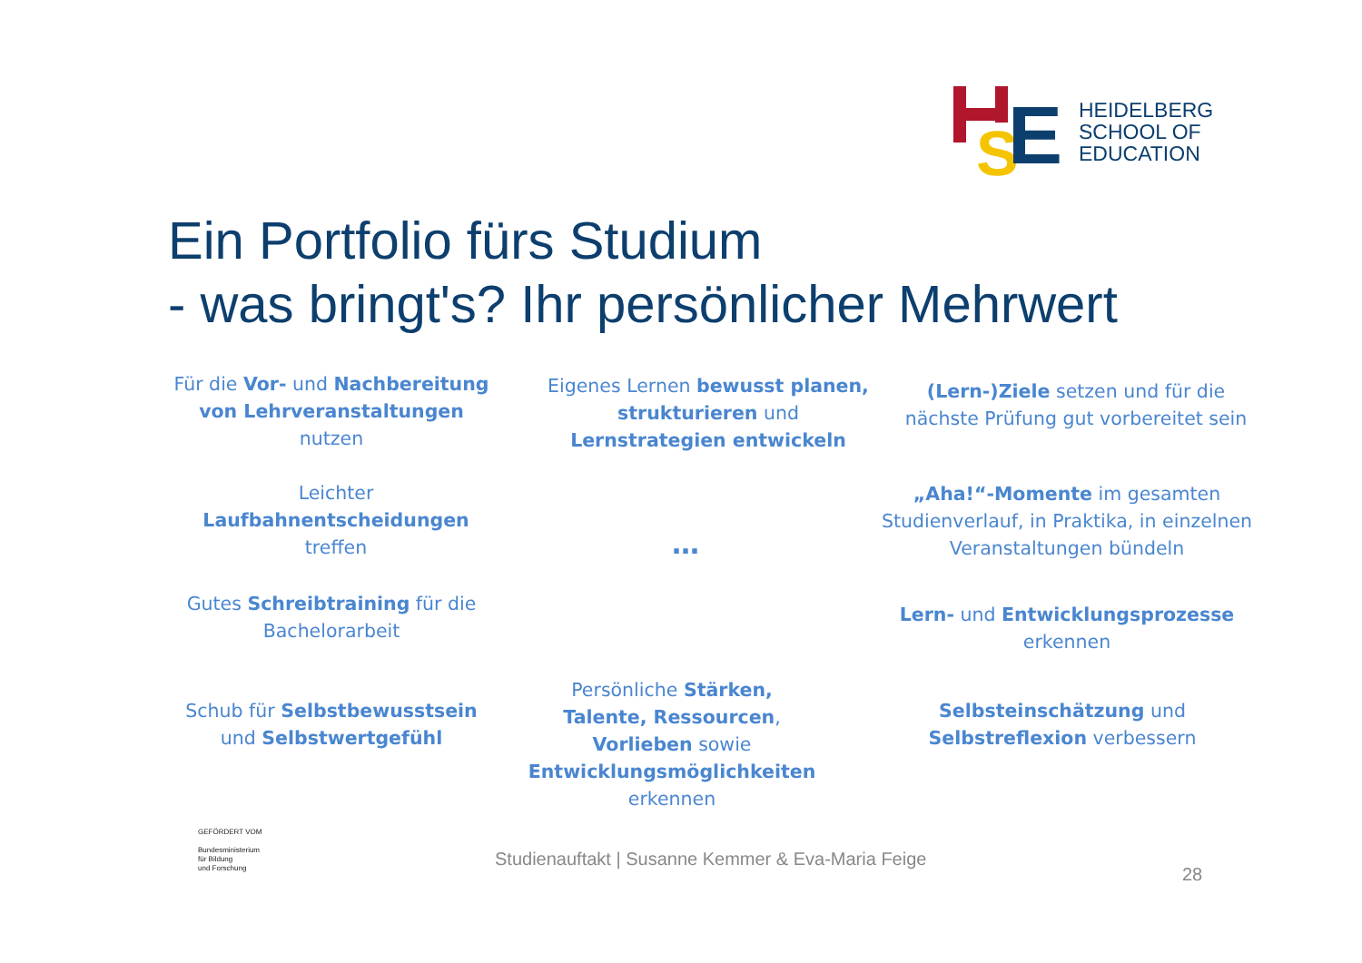S
E
HEIDELBERG
SCHOOL OF
EDUCATION
Ein Portfolio fürs Studium
- was bringt's? Ihr persönlicher Mehrwert
Für die Vor- und Nachbereitung von Lehrveranstaltungen nutzen
Eigenes Lernen bewusst planen, strukturieren und Lernstrategien entwickeln
(Lern-)Ziele setzen und für die nächste Prüfung gut vorbereitet sein
Leichter Laufbahnentscheidungen treffen
…
„Aha!“-Momente im gesamten Studienverlauf, in Praktika, in einzelnen Veranstaltungen bündeln
Gutes Schreibtraining für die Bachelorarbeit
Lern- und Entwicklungsprozesse erkennen
Schub für Selbstbewusstsein und Selbstwertgefühl
Persönliche Stärken, Talente, Ressourcen, Vorlieben sowie Entwicklungsmöglichkeiten erkennen
Selbsteinschätzung und Selbstreflexion verbessern
GEFÖRDERT VOM
Bundesministerium
für Bildung
und Forschung
Studienauftakt | Susanne Kemmer & Eva-Maria Feige
28